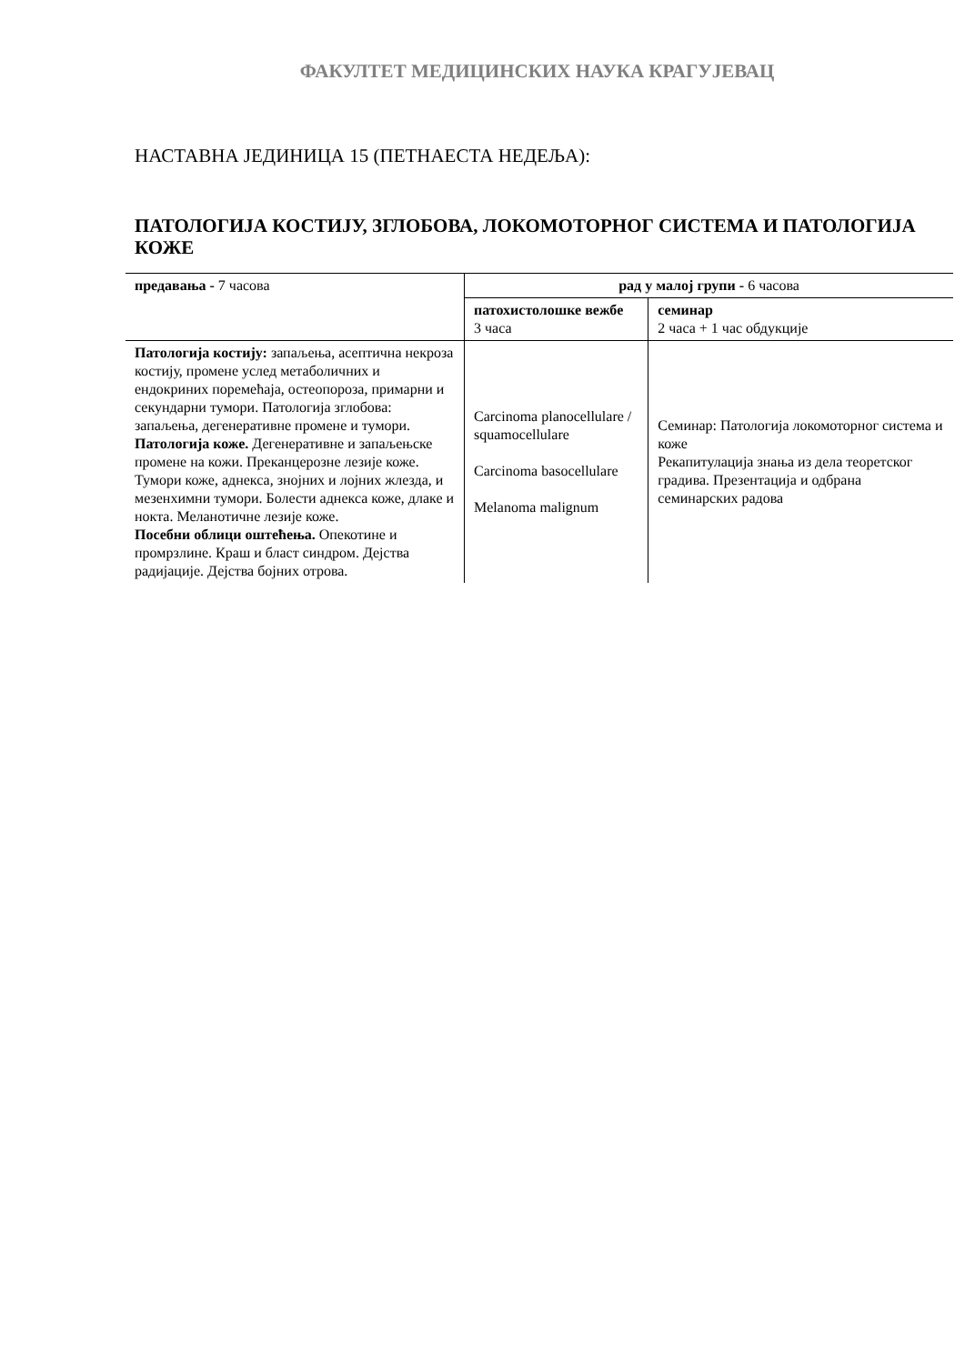ФАКУЛТЕТ МЕДИЦИНСКИХ НАУКА КРАГУЈЕВАЦ
НАСТАВНА ЈЕДИНИЦА 15 (ПЕТНАЕСТА НЕДЕЉА):
ПАТОЛОГИЈА КОСТИЈУ, ЗГЛОБОВА, ЛОКОМОТОРНОГ СИСТЕМА И ПАТОЛОГИЈА КОЖЕ
| предавања - 7 часова | рад у малој групи - 6 часова | |
| | патохистолошке вежбе 3 часа | семинар 2 часа + 1 час обдукције |
| Патологија костију: запаљења, асептична некроза костију, промене услед метаболичних и ендокриних поремећаја, остеопороза, примарни и секундарни тумори. Патологија зглобова: запаљења, дегенеративне промене и тумори. Патологија коже. Дегенеративне и запаљењске промене на кожи. Преканцерозне лезије коже. Тумори коже, аднекса, знојних и лојних жлезда, и мезенхимни тумори. Болести аднекса коже, длаке и нокта. Меланотичне лезије коже. Посебни облици оштећења. Опекотине и промрзлине. Краш и бласт синдром. Дејства радијације. Дејства бојних отрова. | Carcinoma planocellulare / squamocellulare Carcinoma basocellulare Melanoma malignum | Семинар: Патологија локомоторног система и коже Рекапитулација знања из дела теоретског градива. Презентација и одбрана семинарских радова |